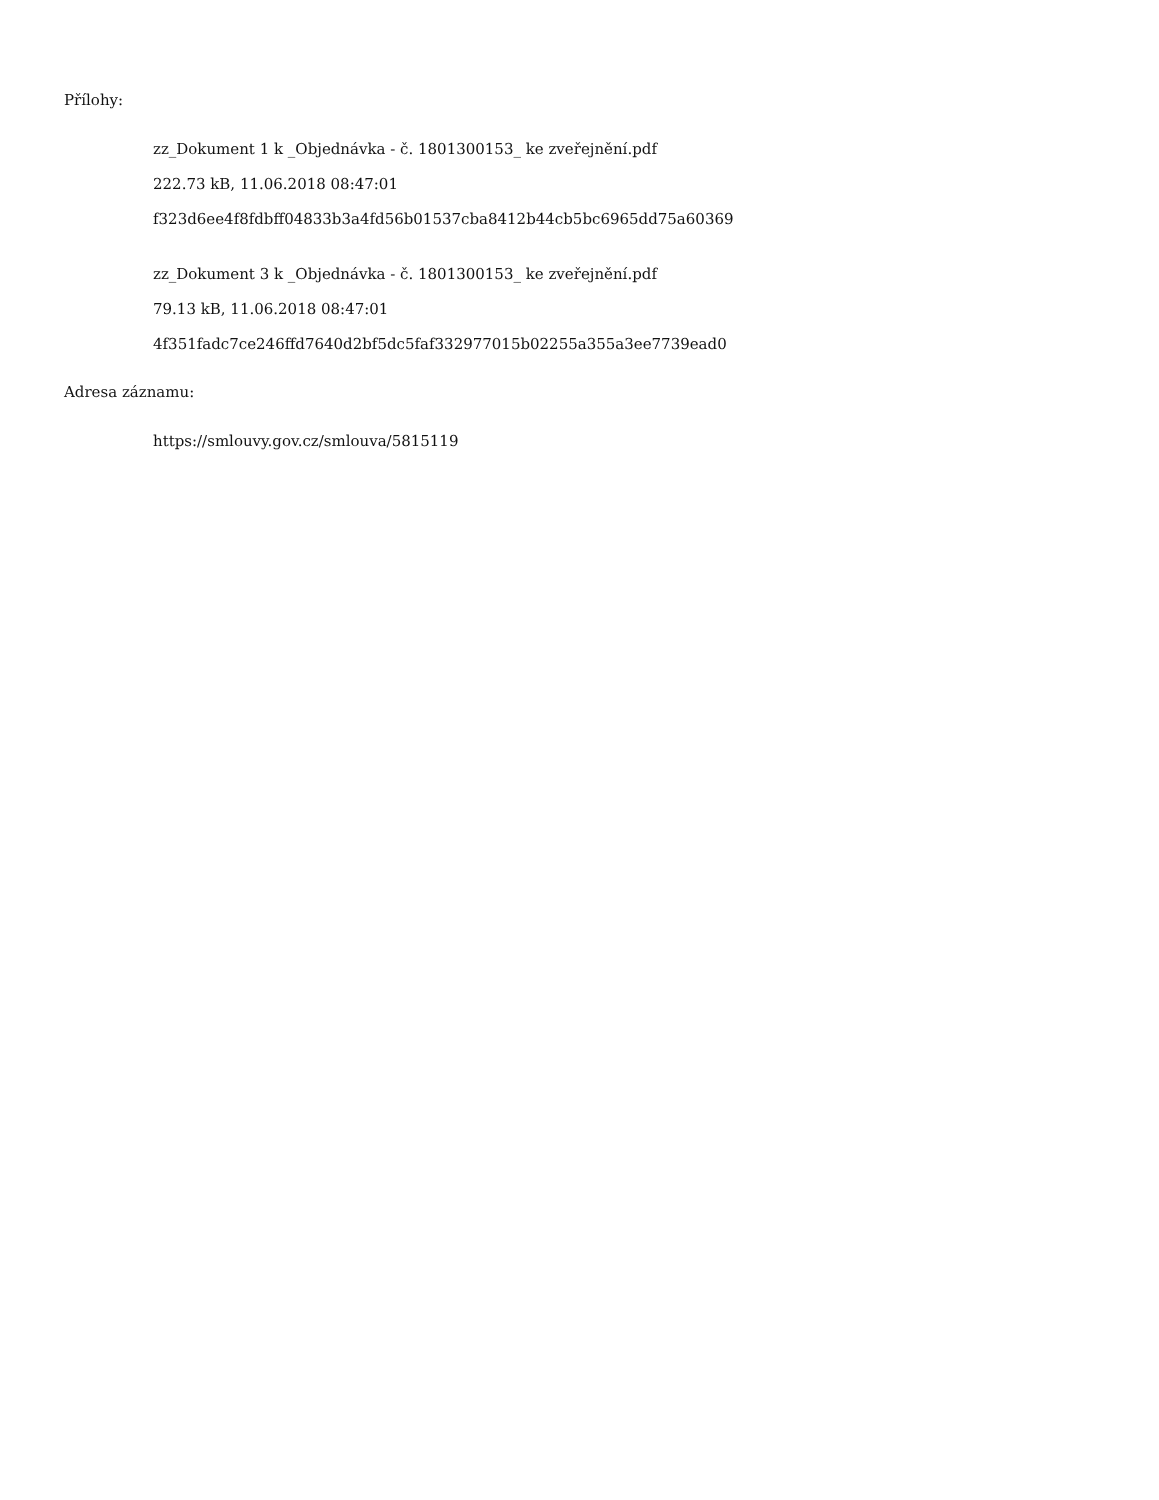Přílohy:
zz_Dokument 1 k _Objednávka - č. 1801300153_ ke zveřejnění.pdf
222.73 kB, 11.06.2018 08:47:01
f323d6ee4f8fdbff04833b3a4fd56b01537cba8412b44cb5bc6965dd75a60369
zz_Dokument 3 k _Objednávka - č. 1801300153_ ke zveřejnění.pdf
79.13 kB, 11.06.2018 08:47:01
4f351fadc7ce246ffd7640d2bf5dc5faf332977015b02255a355a3ee7739ead0
Adresa záznamu:
https://smlouvy.gov.cz/smlouva/5815119